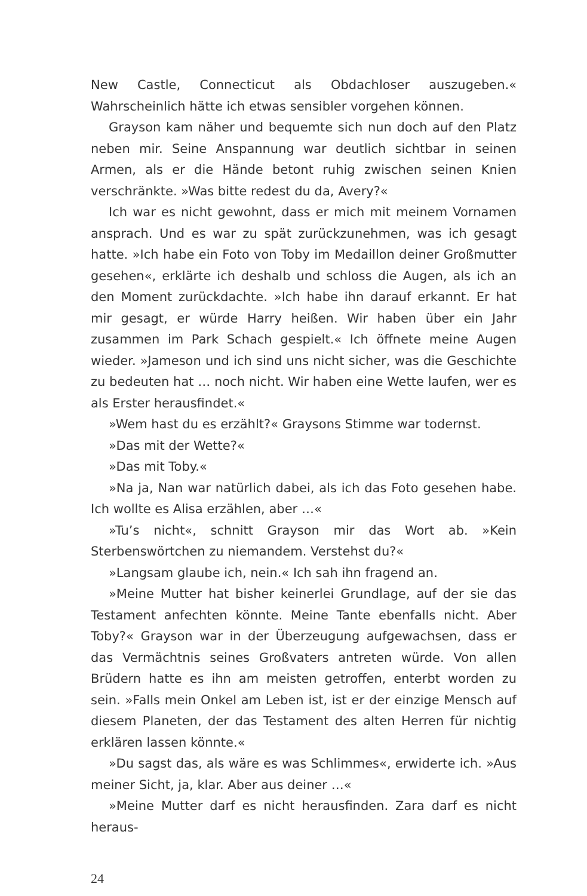New Castle, Connecticut als Obdachloser auszugeben.« Wahrscheinlich hätte ich etwas sensibler vorgehen können.
Grayson kam näher und bequemte sich nun doch auf den Platz neben mir. Seine Anspannung war deutlich sichtbar in seinen Armen, als er die Hände betont ruhig zwischen seinen Knien verschränkte. »Was bitte redest du da, Avery?«
Ich war es nicht gewohnt, dass er mich mit meinem Vornamen ansprach. Und es war zu spät zurückzunehmen, was ich gesagt hatte. »Ich habe ein Foto von Toby im Medaillon deiner Großmutter gesehen«, erklärte ich deshalb und schloss die Augen, als ich an den Moment zurückdachte. »Ich habe ihn darauf erkannt. Er hat mir gesagt, er würde Harry heißen. Wir haben über ein Jahr zusammen im Park Schach gespielt.« Ich öffnete meine Augen wieder. »Jameson und ich sind uns nicht sicher, was die Geschichte zu bedeuten hat … noch nicht. Wir haben eine Wette laufen, wer es als Erster herausfindet.«
»Wem hast du es erzählt?« Graysons Stimme war todernst.
»Das mit der Wette?«
»Das mit Toby.«
»Na ja, Nan war natürlich dabei, als ich das Foto gesehen habe. Ich wollte es Alisa erzählen, aber …«
»Tu’s nicht«, schnitt Grayson mir das Wort ab. »Kein Sterbenswörtchen zu niemandem. Verstehst du?«
»Langsam glaube ich, nein.« Ich sah ihn fragend an.
»Meine Mutter hat bisher keinerlei Grundlage, auf der sie das Testament anfechten könnte. Meine Tante ebenfalls nicht. Aber Toby?« Grayson war in der Überzeugung aufgewachsen, dass er das Vermächtnis seines Großvaters antreten würde. Von allen Brüdern hatte es ihn am meisten getroffen, enterbt worden zu sein. »Falls mein Onkel am Leben ist, ist er der einzige Mensch auf diesem Planeten, der das Testament des alten Herren für nichtig erklären lassen könnte.«
»Du sagst das, als wäre es was Schlimmes«, erwiderte ich. »Aus meiner Sicht, ja, klar. Aber aus deiner …«
»Meine Mutter darf es nicht herausfinden. Zara darf es nicht heraus-
24